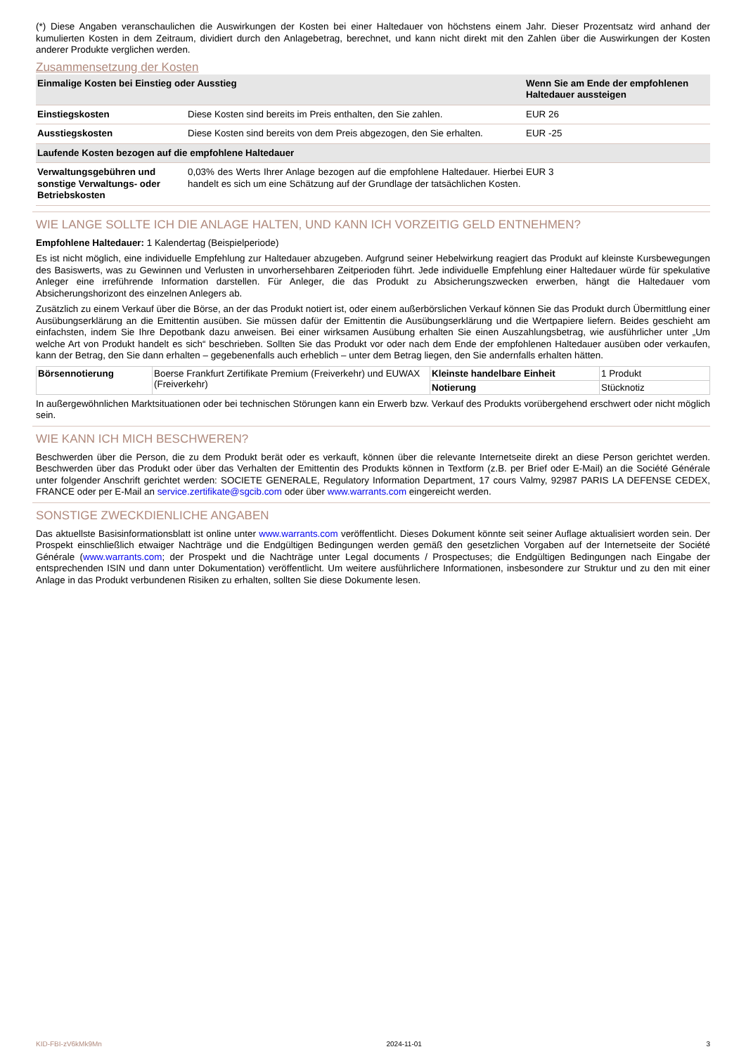(*) Diese Angaben veranschaulichen die Auswirkungen der Kosten bei einer Haltedauer von höchstens einem Jahr. Dieser Prozentsatz wird anhand der kumulierten Kosten in dem Zeitraum, dividiert durch den Anlagebetrag, berechnet, und kann nicht direkt mit den Zahlen über die Auswirkungen der Kosten anderer Produkte verglichen werden.
Zusammensetzung der Kosten
| Einmalige Kosten bei Einstieg oder Ausstieg | | Wenn Sie am Ende der empfohlenen Haltedauer aussteigen |
| --- | --- | --- |
| Einstiegskosten | Diese Kosten sind bereits im Preis enthalten, den Sie zahlen. | EUR 26 |
| Ausstiegskosten | Diese Kosten sind bereits von dem Preis abgezogen, den Sie erhalten. | EUR -25 |
| Laufende Kosten bezogen auf die empfohlene Haltedauer | | |
| Verwaltungsgebühren und sonstige Verwaltungs- oder Betriebskosten | 0,03% des Werts Ihrer Anlage bezogen auf die empfohlene Haltedauer. Hierbei handelt es sich um eine Schätzung auf der Grundlage der tatsächlichen Kosten. | EUR 3 |
WIE LANGE SOLLTE ICH DIE ANLAGE HALTEN, UND KANN ICH VORZEITIG GELD ENTNEHMEN?
Empfohlene Haltedauer: 1 Kalendertag (Beispielperiode)
Es ist nicht möglich, eine individuelle Empfehlung zur Haltedauer abzugeben. Aufgrund seiner Hebelwirkung reagiert das Produkt auf kleinste Kursbewegungen des Basiswerts, was zu Gewinnen und Verlusten in unvorhersehbaren Zeitperioden führt. Jede individuelle Empfehlung einer Haltedauer würde für spekulative Anleger eine irreführende Information darstellen. Für Anleger, die das Produkt zu Absicherungszwecken erwerben, hängt die Haltedauer vom Absicherungshorizont des einzelnen Anlegers ab.
Zusätzlich zu einem Verkauf über die Börse, an der das Produkt notiert ist, oder einem außerbörslichen Verkauf können Sie das Produkt durch Übermittlung einer Ausübungserklärung an die Emittentin ausüben. Sie müssen dafür der Emittentin die Ausübungserklärung und die Wertpapiere liefern. Beides geschieht am einfachsten, indem Sie Ihre Depotbank dazu anweisen. Bei einer wirksamen Ausübung erhalten Sie einen Auszahlungsbetrag, wie ausführlicher unter „Um welche Art von Produkt handelt es sich“ beschrieben. Sollten Sie das Produkt vor oder nach dem Ende der empfohlenen Haltedauer ausüben oder verkaufen, kann der Betrag, den Sie dann erhalten – gegebenenfalls auch erheblich – unter dem Betrag liegen, den Sie andernfalls erhalten hätten.
| Börsennotierung | Boerse Frankfurt Zertifikate Premium (Freiverkehr) und EUWAX (Freiverkehr) | Kleinste handelbare Einheit | 1 Produkt |
| | | Notierung | Stücknotiz |
In außergewöhnlichen Marktsituationen oder bei technischen Störungen kann ein Erwerb bzw. Verkauf des Produkts vorübergehend erschwert oder nicht möglich sein.
WIE KANN ICH MICH BESCHWEREN?
Beschwerden über die Person, die zu dem Produkt berät oder es verkauft, können über die relevante Internetseite direkt an diese Person gerichtet werden. Beschwerden über das Produkt oder über das Verhalten der Emittentin des Produkts können in Textform (z.B. per Brief oder E-Mail) an die Société Générale unter folgender Anschrift gerichtet werden: SOCIETE GENERALE, Regulatory Information Department, 17 cours Valmy, 92987 PARIS LA DEFENSE CEDEX, FRANCE oder per E-Mail an service.zertifikate@sgcib.com oder über www.warrants.com eingereicht werden.
SONSTIGE ZWECKDIENLICHE ANGABEN
Das aktuellste Basisinformationsblatt ist online unter www.warrants.com veröffentlicht. Dieses Dokument könnte seit seiner Auflage aktualisiert worden sein. Der Prospekt einschließlich etwaiger Nachträge und die Endgültigen Bedingungen werden gemäß den gesetzlichen Vorgaben auf der Internetseite der Société Générale (www.warrants.com; der Prospekt und die Nachträge unter Legal documents / Prospectuses; die Endgültigen Bedingungen nach Eingabe der entsprechenden ISIN und dann unter Dokumentation) veröffentlicht. Um weitere ausführlichere Informationen, insbesondere zur Struktur und zu den mit einer Anlage in das Produkt verbundenen Risiken zu erhalten, sollten Sie diese Dokumente lesen.
KID-FBI-zV6kMk9Mn 2024-11-01 3